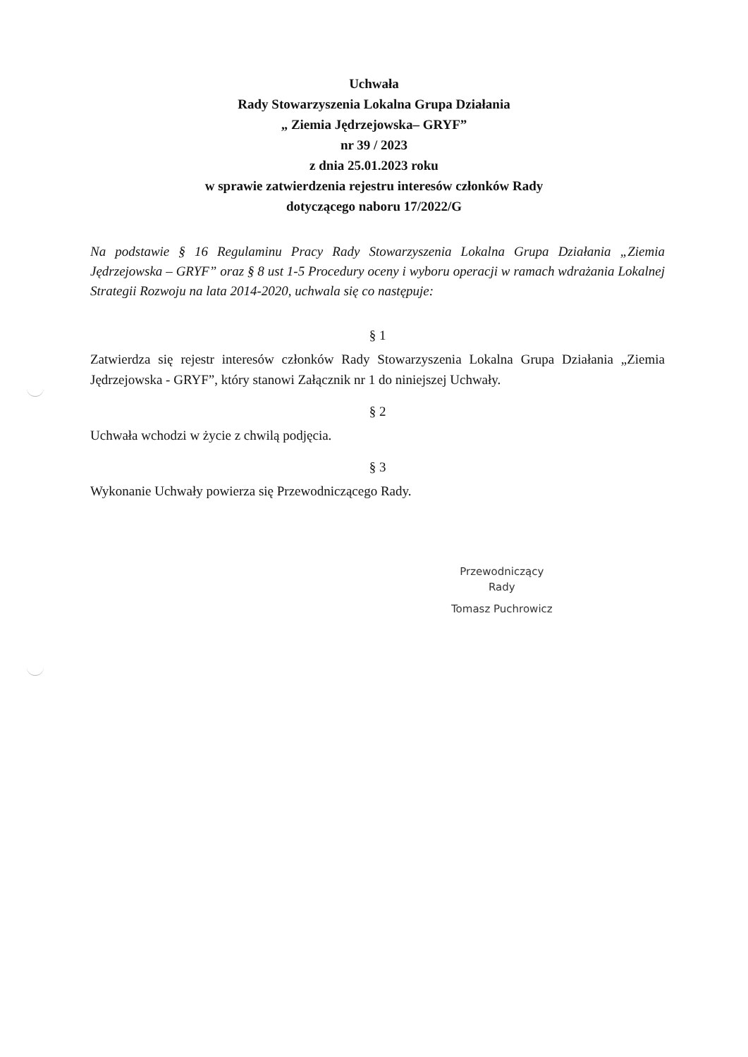Uchwała
Rady Stowarzyszenia Lokalna Grupa Działania
„ Ziemia Jędrzejowska– GRYF”
nr 39 / 2023
z dnia 25.01.2023 roku
w sprawie zatwierdzenia rejestru interesów członków Rady
dotyczącego naboru 17/2022/G
Na podstawie § 16 Regulaminu Pracy Rady Stowarzyszenia Lokalna Grupa Działania „Ziemia Jędrzejowska – GRYF” oraz § 8 ust 1-5 Procedury oceny i wyboru operacji w ramach wdrażania Lokalnej Strategii Rozwoju na lata 2014-2020, uchwala się co następuje:
§ 1
Zatwierdza się rejestr interesów członków Rady Stowarzyszenia Lokalna Grupa Działania „Ziemia Jędrzejowska - GRYF”, który stanowi Załącznik nr 1 do niniejszej Uchwały.
§ 2
Uchwała wchodzi w życie z chwilą podjęcia.
§ 3
Wykonanie Uchwały powierza się Przewodniczącego Rady.
Przewodniczący
Rady
Tomasz Puchrowicz